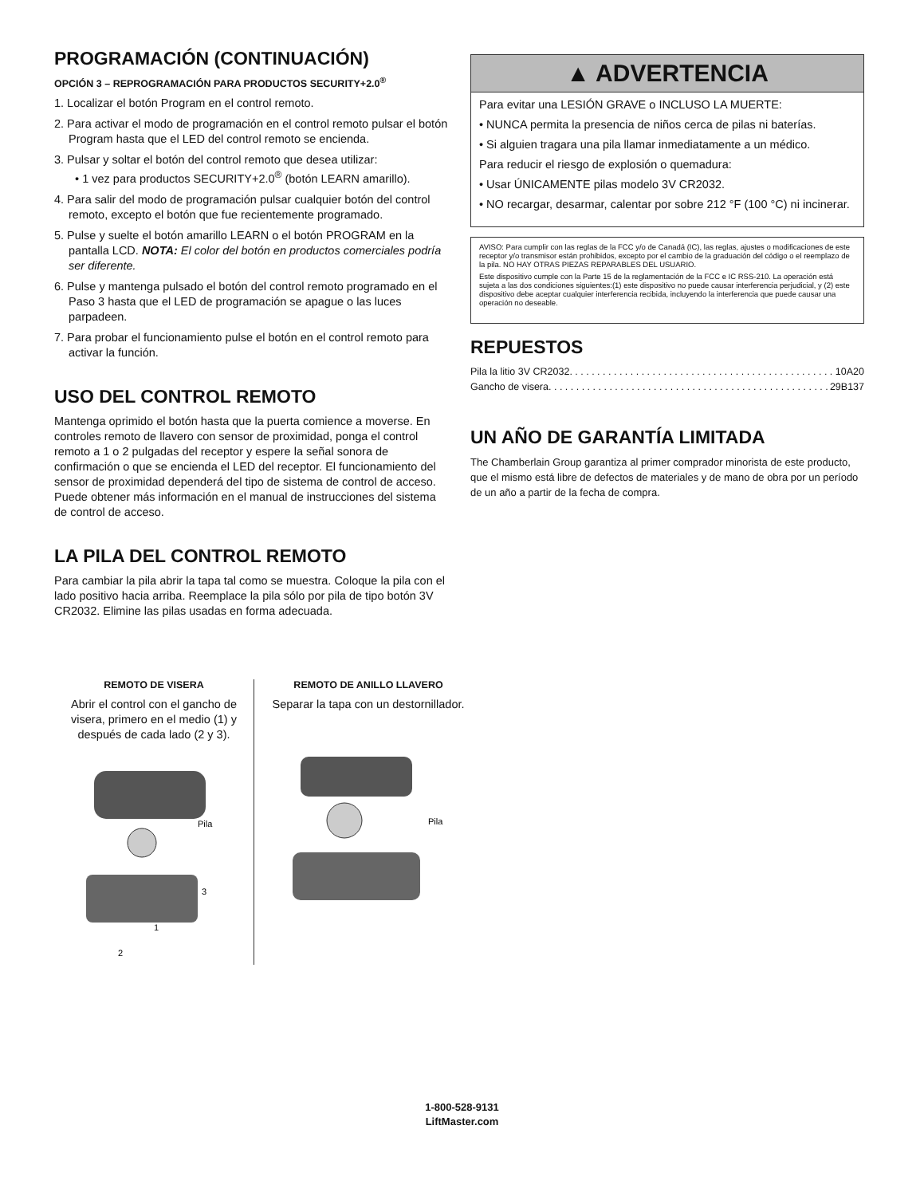PROGRAMACIÓN (CONTINUACIÓN)
OPCIÓN 3 – REPROGRAMACIÓN PARA PRODUCTOS SECURITY+2.0<sup>®</sup>
1. Localizar el botón Program en el control remoto.
2. Para activar el modo de programación en el control remoto pulsar el botón Program hasta que el LED del control remoto se encienda.
3. Pulsar y soltar el botón del control remoto que desea utilizar:
• 1 vez para productos SECURITY+2.0<sup>®</sup> (botón LEARN amarillo).
4. Para salir del modo de programación pulsar cualquier botón del control remoto, excepto el botón que fue recientemente programado.
5. Pulse y suelte el botón amarillo LEARN o el botón PROGRAM en la pantalla LCD. NOTA: El color del botón en productos comerciales podría ser diferente.
6. Pulse y mantenga pulsado el botón del control remoto programado en el Paso 3 hasta que el LED de programación se apague o las luces parpadeen.
7. Para probar el funcionamiento pulse el botón en el control remoto para activar la función.
USO DEL CONTROL REMOTO
Mantenga oprimido el botón hasta que la puerta comience a moverse. En controles remoto de llavero con sensor de proximidad, ponga el control remoto a 1 o 2 pulgadas del receptor y espere la señal sonora de confirmación o que se encienda el LED del receptor. El funcionamiento del sensor de proximidad dependerá del tipo de sistema de control de acceso. Puede obtener más información en el manual de instrucciones del sistema de control de acceso.
LA PILA DEL CONTROL REMOTO
Para cambiar la pila abrir la tapa tal como se muestra. Coloque la pila con el lado positivo hacia arriba. Reemplace la pila sólo por pila de tipo botón 3V CR2032. Elimine las pilas usadas en forma adecuada.
▲ ADVERTENCIA
Para evitar una LESIÓN GRAVE o INCLUSO LA MUERTE:
• NUNCA permita la presencia de niños cerca de pilas ni baterías.
• Si alguien tragara una pila llamar inmediatamente a un médico.
Para reducir el riesgo de explosión o quemadura:
• Usar ÚNICAMENTE pilas modelo 3V CR2032.
• NO recargar, desarmar, calentar por sobre 212 °F (100 °C) ni incinerar.
AVISO: Para cumplir con las reglas de la FCC y/o de Canadá (IC), las reglas, ajustes o modificaciones de este receptor y/o transmisor están prohibidos, excepto por el cambio de la graduación del código o el reemplazo de la pila. NO HAY OTRAS PIEZAS REPARABLES DEL USUARIO.
Este dispositivo cumple con la Parte 15 de la reglamentación de la FCC e IC RSS-210. La operación está sujeta a las dos condiciones siguientes:(1) este dispositivo no puede causar interferencia perjudicial, y (2) este dispositivo debe aceptar cualquier interferencia recibida, incluyendo la interferencia que puede causar una operación no deseable.
REPUESTOS
Pila la litio 3V CR2032 . . . . . . . . . . . . . . . . . . . . . . . . . . . . . . . . . . . . . . . . . . . . . . . . 10A20
Gancho de visera . . . . . . . . . . . . . . . . . . . . . . . . . . . . . . . . . . . . . . . . . . . . . . . . . . . 29B137
UN AÑO DE GARANTÍA LIMITADA
The Chamberlain Group garantiza al primer comprador minorista de este producto, que el mismo está libre de defectos de materiales y de mano de obra por un período de un año a partir de la fecha de compra.
REMOTO DE VISERA
Abrir el control con el gancho de visera, primero en el medio (1) y después de cada lado (2 y 3).
Pila
3
1
2
REMOTO DE ANILLO LLAVERO
Separar la tapa con un destornillador.
Pila
1-800-528-9131
LiftMaster.com